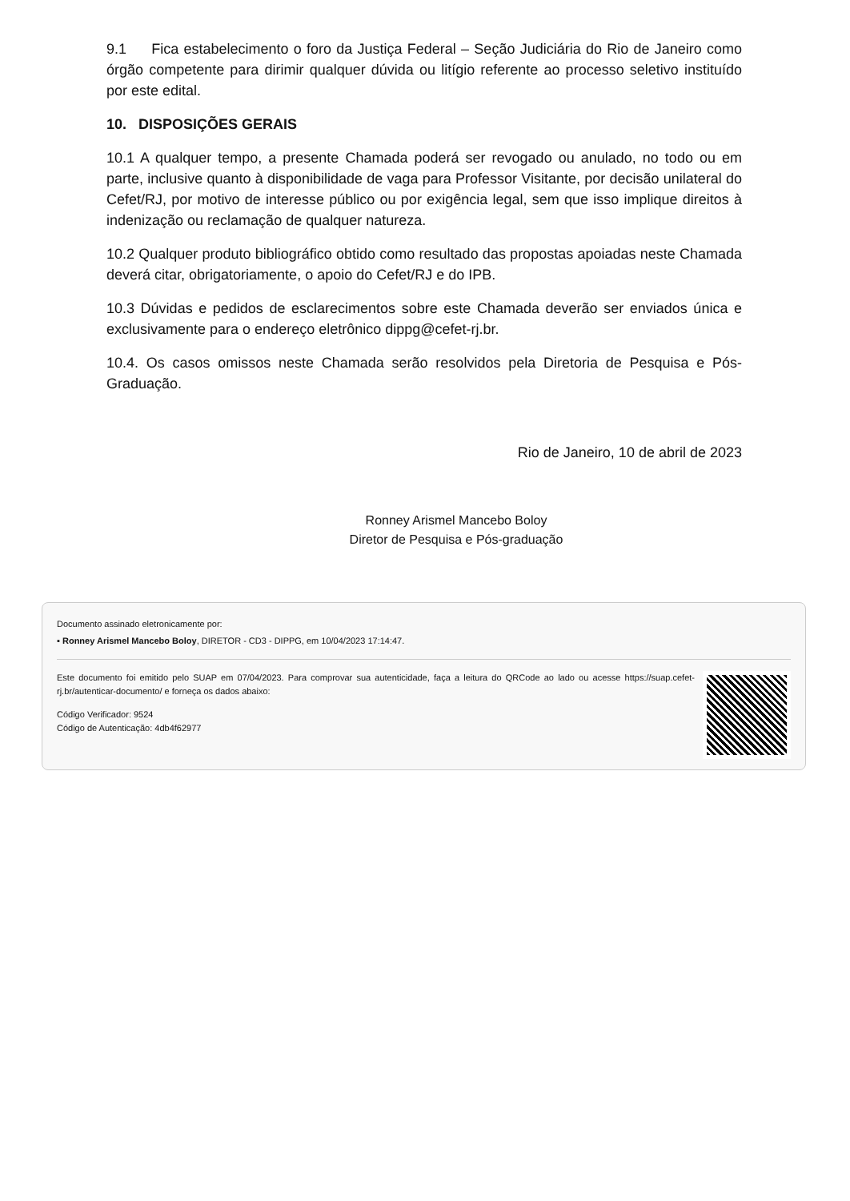9.1 Fica estabelecimento o foro da Justiça Federal – Seção Judiciária do Rio de Janeiro como órgão competente para dirimir qualquer dúvida ou litígio referente ao processo seletivo instituído por este edital.
10. DISPOSIÇÕES GERAIS
10.1 A qualquer tempo, a presente Chamada poderá ser revogado ou anulado, no todo ou em parte, inclusive quanto à disponibilidade de vaga para Professor Visitante, por decisão unilateral do Cefet/RJ, por motivo de interesse público ou por exigência legal, sem que isso implique direitos à indenização ou reclamação de qualquer natureza.
10.2 Qualquer produto bibliográfico obtido como resultado das propostas apoiadas neste Chamada deverá citar, obrigatoriamente, o apoio do Cefet/RJ e do IPB.
10.3 Dúvidas e pedidos de esclarecimentos sobre este Chamada deverão ser enviados única e exclusivamente para o endereço eletrônico dippg@cefet-rj.br.
10.4. Os casos omissos neste Chamada serão resolvidos pela Diretoria de Pesquisa e Pós-Graduação.
Rio de Janeiro, 10 de abril de 2023
Ronney Arismel Mancebo Boloy
Diretor de Pesquisa e Pós-graduação
Documento assinado eletronicamente por:
▪ Ronney Arismel Mancebo Boloy, DIRETOR - CD3 - DIPPG, em 10/04/2023 17:14:47.
Este documento foi emitido pelo SUAP em 07/04/2023. Para comprovar sua autenticidade, faça a leitura do QRCode ao lado ou acesse https://suap.cefet-rj.br/autenticar-documento/ e forneça os dados abaixo:
Código Verificador: 9524
Código de Autenticação: 4db4f62977